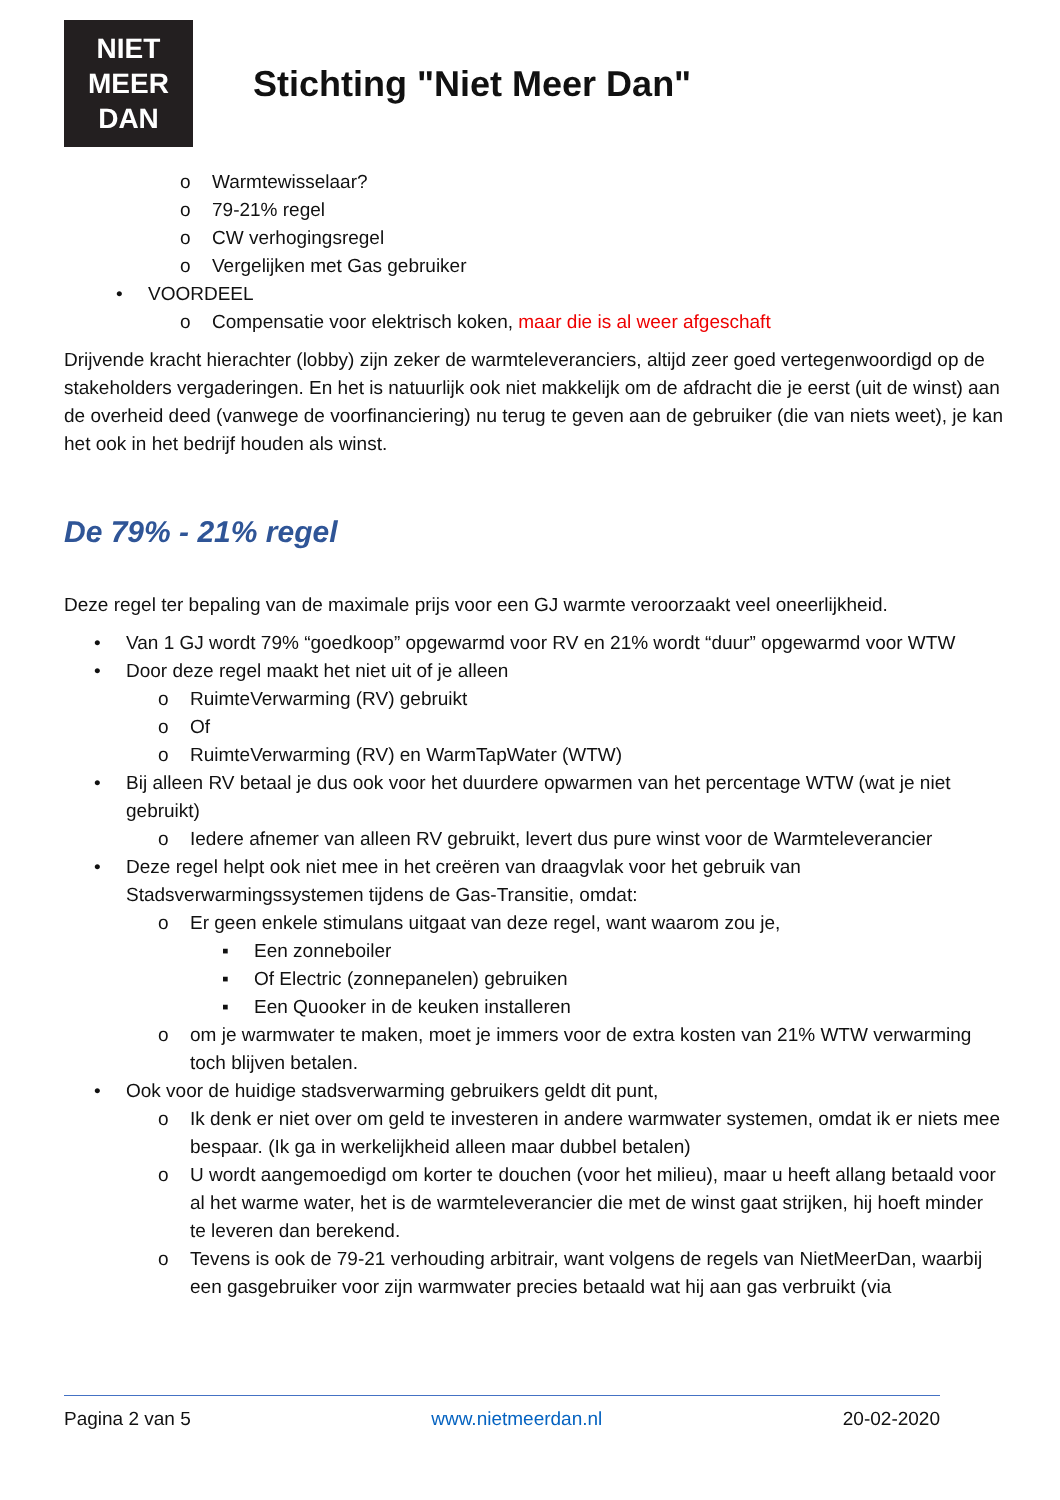NIET
MEER
DAN
Stichting "Niet Meer Dan"
o Warmtewisselaar?
o 79-21% regel
o CW verhogingsregel
o Vergelijken met Gas gebruiker
• VOORDEEL
o Compensatie voor elektrisch koken, maar die is al weer afgeschaft
Drijvende kracht hierachter (lobby) zijn zeker de warmteleveranciers, altijd zeer goed vertegenwoordigd op de stakeholders vergaderingen. En het is natuurlijk ook niet makkelijk om de afdracht die je eerst (uit de winst) aan de overheid deed (vanwege de voorfinanciering) nu terug te geven aan de gebruiker (die van niets weet), je kan het ook in het bedrijf houden als winst.
De 79% - 21% regel
Deze regel ter bepaling van de maximale prijs voor een GJ warmte veroorzaakt veel oneerlijkheid.
• Van 1 GJ wordt 79% “goedkoop” opgewarmd voor RV en 21% wordt “duur” opgewarmd voor WTW
• Door deze regel maakt het niet uit of je alleen
o RuimteVerwarming (RV) gebruikt
o Of
o RuimteVerwarming (RV) en WarmTapWater (WTW)
• Bij alleen RV betaal je dus ook voor het duurdere opwarmen van het percentage WTW (wat je niet gebruikt)
o Iedere afnemer van alleen RV gebruikt, levert dus pure winst voor de Warmteleverancier
• Deze regel helpt ook niet mee in het creëren van draagvlak voor het gebruik van Stadsverwarmingssystemen tijdens de Gas-Transitie, omdat:
o Er geen enkele stimulans uitgaat van deze regel, want waarom zou je,
▪ Een zonneboiler
▪ Of Electric (zonnepanelen) gebruiken
▪ Een Quooker in de keuken installeren
o om je warmwater te maken, moet je immers voor de extra kosten van 21% WTW verwarming toch blijven betalen.
• Ook voor de huidige stadsverwarming gebruikers geldt dit punt,
o Ik denk er niet over om geld te investeren in andere warmwater systemen, omdat ik er niets mee bespaar. (Ik ga in werkelijkheid alleen maar dubbel betalen)
o U wordt aangemoedigd om korter te douchen (voor het milieu), maar u heeft allang betaald voor al het warme water, het is de warmteleverancier die met de winst gaat strijken, hij hoeft minder te leveren dan berekend.
o Tevens is ook de 79-21 verhouding arbitrair, want volgens de regels van NietMeerDan, waarbij een gasgebruiker voor zijn warmwater precies betaald wat hij aan gas verbruikt (via
Pagina 2 van 5 www.nietmeerdan.nl 20-02-2020